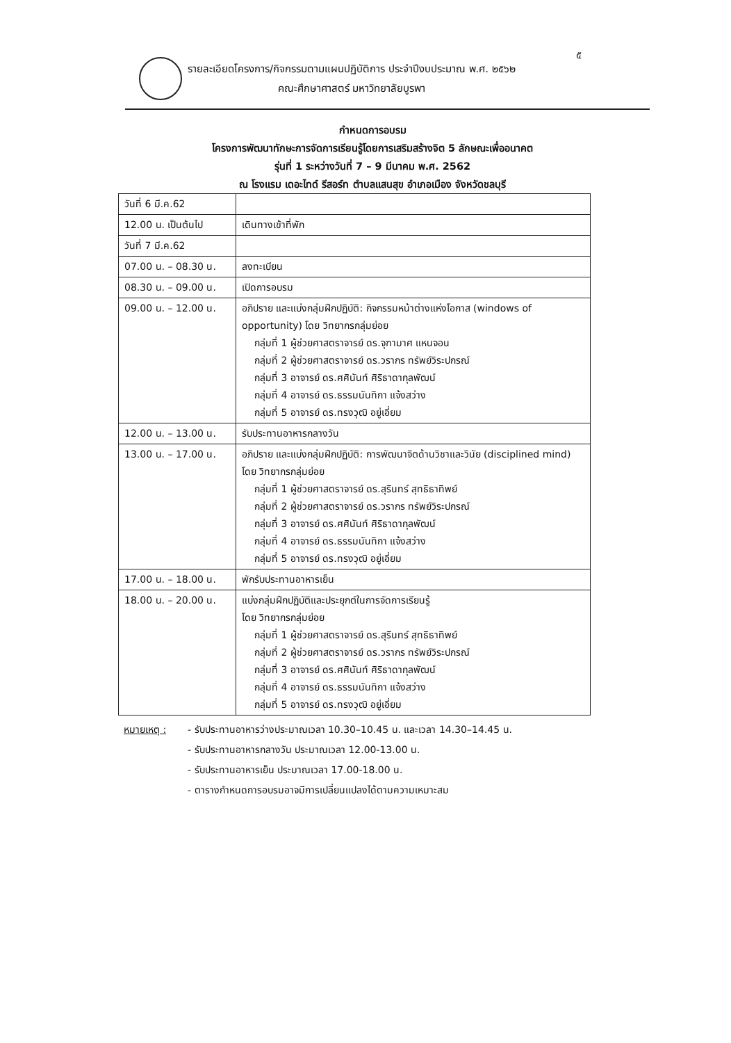๕
รายละเอียดโครงการ/กิจกรรมตามแผนปฏิบัติการ ประจำปีงบประมาณ พ.ศ. ๒๕๖๒
คณะศึกษาศาสตร์ มหาวิทยาลัยบูรพา
กำหนดการอบรม
โครงการพัฒนาทักษะการจัดการเรียนรู้โดยการเสริมสร้างจิต 5 ลักษณะเพื่ออนาคต
รุ่นที่ 1 ระหว่างวันที่ 7 – 9 มีนาคม พ.ศ. 2562
ณ โรงแรม เดอะไทด์ รีสอร์ท ตำบลแสนสุข อำเภอเมือง จังหวัดชลบุรี
| วันที่ 6 มี.ค.62 | |
| 12.00 น. เป็นต้นไป | เดินทางเข้าที่พัก |
| วันที่ 7 มี.ค.62 | |
| 07.00 น. – 08.30 น. | ลงทะเบียน |
| 08.30 น. – 09.00 น. | เปิดการอบรม |
| 09.00 น. – 12.00 น. | อภิปราย และแบ่งกลุ่มฝึกปฏิบัติ: กิจกรรมหน้าต่างแห่งโอกาส (windows of opportunity) โดย วิทยากรกลุ่มย่อย กลุ่มที่ 1 ผู้ช่วยศาสตราจารย์ ดร.จุฑามาศ แหนจอน กลุ่มที่ 2 ผู้ช่วยศาสตราจารย์ ดร.วรากร ทรัพย์วิระปกรณ์ กลุ่มที่ 3 อาจารย์ ดร.ศศินันท์ ศิริธาดากุลพัฒน์ กลุ่มที่ 4 อาจารย์ ดร.ธรรมนันทิกา แจ้งสว่าง กลุ่มที่ 5 อาจารย์ ดร.ทรงวุฒิ อยู่เอี่ยม |
| 12.00 น. – 13.00 น. | รับประทานอาหารกลางวัน |
| 13.00 น. – 17.00 น. | อภิปราย และแบ่งกลุ่มฝึกปฏิบัติ: การพัฒนาจิตด้านวิชาและวินัย (disciplined mind) โดย วิทยากรกลุ่มย่อย กลุ่มที่ 1 ผู้ช่วยศาสตราจารย์ ดร.สุรินทร์ สุทธิธาทิพย์ กลุ่มที่ 2 ผู้ช่วยศาสตราจารย์ ดร.วรากร ทรัพย์วิระปกรณ์ กลุ่มที่ 3 อาจารย์ ดร.ศศินันท์ ศิริธาดากุลพัฒน์ กลุ่มที่ 4 อาจารย์ ดร.ธรรมนันทิกา แจ้งสว่าง กลุ่มที่ 5 อาจารย์ ดร.ทรงวุฒิ อยู่เอี่ยม |
| 17.00 น. – 18.00 น. | พักรับประทานอาหารเย็น |
| 18.00 น. – 20.00 น. | แบ่งกลุ่มฝึกปฏิบัติและประยุกต์ในการจัดการเรียนรู้ โดย วิทยากรกลุ่มย่อย กลุ่มที่ 1 ผู้ช่วยศาสตราจารย์ ดร.สุรินทร์ สุทธิธาทิพย์ กลุ่มที่ 2 ผู้ช่วยศาสตราจารย์ ดร.วรากร ทรัพย์วิระปกรณ์ กลุ่มที่ 3 อาจารย์ ดร.ศศินันท์ ศิริธาดากุลพัฒน์ กลุ่มที่ 4 อาจารย์ ดร.ธรรมนันทิกา แจ้งสว่าง กลุ่มที่ 5 อาจารย์ ดร.ทรงวุฒิ อยู่เอี่ยม |
หมายเหตุ : - รับประทานอาหารว่างประมาณเวลา 10.30–10.45 น. และเวลา 14.30–14.45 น.
- รับประทานอาหารกลางวัน ประมาณเวลา 12.00-13.00 น.
- รับประทานอาหารเย็น ประมาณเวลา 17.00-18.00 น.
- ตารางกำหนดการอบรมอาจมีการเปลี่ยนแปลงได้ตามความเหมาะสม